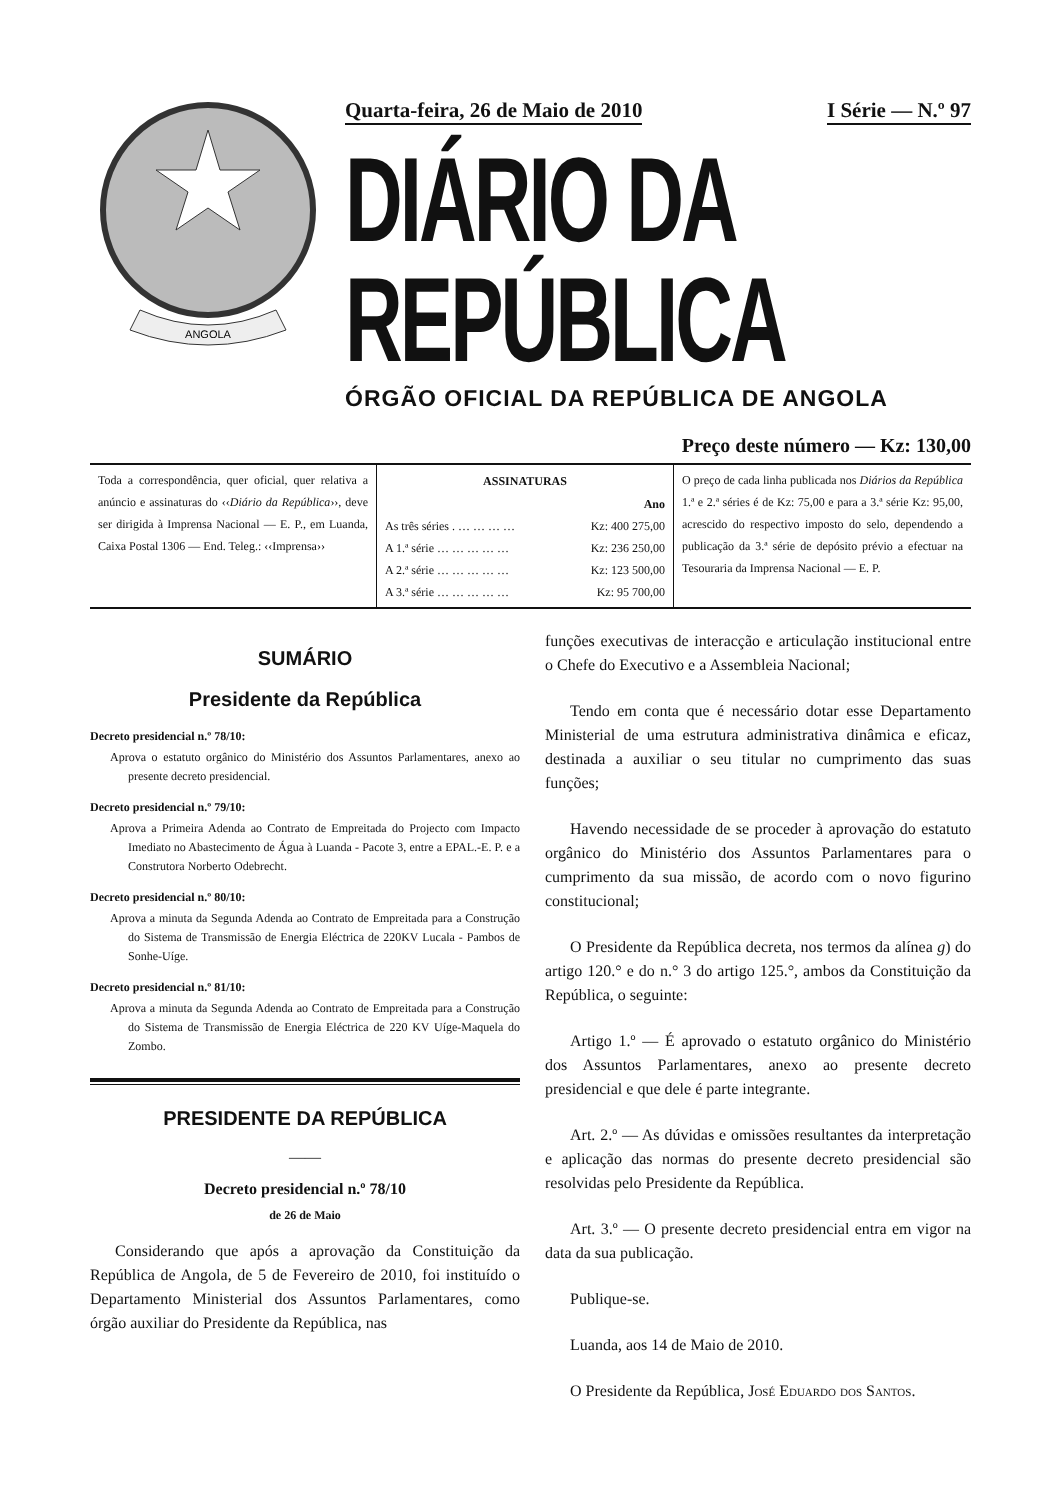ANGOLA
Quarta-feira, 26 de Maio de 2010 I Série — N.º 97
DIÁRIO DA REPÚBLICA
ÓRGÃO OFICIAL DA REPÚBLICA DE ANGOLA
Preço deste número — Kz: 130,00
Toda a correspondência, quer oficial, quer relativa a anúncio e assinaturas do ‹‹Diário da República››, deve ser dirigida à Imprensa Nacional — E. P., em Luanda, Caixa Postal 1306 — End. Teleg.: ‹‹Imprensa››
| ASSINATURAS | |
| --- | --- |
| | Ano |
| As três séries . … … … … | Kz: 400 275,00 |
| A 1.ª série … … … … … | Kz: 236 250,00 |
| A 2.ª série … … … … … | Kz: 123 500,00 |
| A 3.ª série … … … … … | Kz: 95 700,00 |
O preço de cada linha publicada nos Diários da República 1.ª e 2.ª séries é de Kz: 75,00 e para a 3.ª série Kz: 95,00, acrescido do respectivo imposto do selo, dependendo a publicação da 3.ª série de depósito prévio a efectuar na Tesouraria da Imprensa Nacional — E. P.
SUMÁRIO
Presidente da República
Decreto presidencial n.º 78/10:
Aprova o estatuto orgânico do Ministério dos Assuntos Parlamentares, anexo ao presente decreto presidencial.
Decreto presidencial n.º 79/10:
Aprova a Primeira Adenda ao Contrato de Empreitada do Projecto com Impacto Imediato no Abastecimento de Água à Luanda - Pacote 3, entre a EPAL.-E. P. e a Construtora Norberto Odebrecht.
Decreto presidencial n.º 80/10:
Aprova a minuta da Segunda Adenda ao Contrato de Empreitada para a Construção do Sistema de Transmissão de Energia Eléctrica de 220KV Lucala - Pambos de Sonhe-Uíge.
Decreto presidencial n.º 81/10:
Aprova a minuta da Segunda Adenda ao Contrato de Empreitada para a Construção do Sistema de Transmissão de Energia Eléctrica de 220 KV Uíge-Maquela do Zombo.
PRESIDENTE DA REPÚBLICA
——
Decreto presidencial n.º 78/10
de 26 de Maio
Considerando que após a aprovação da Constituição da República de Angola, de 5 de Fevereiro de 2010, foi instituído o Departamento Ministerial dos Assuntos Parlamentares, como órgão auxiliar do Presidente da República, nas
funções executivas de interacção e articulação institucional entre o Chefe do Executivo e a Assembleia Nacional;
Tendo em conta que é necessário dotar esse Departamento Ministerial de uma estrutura administrativa dinâmica e eficaz, destinada a auxiliar o seu titular no cumprimento das suas funções;
Havendo necessidade de se proceder à aprovação do estatuto orgânico do Ministério dos Assuntos Parlamentares para o cumprimento da sua missão, de acordo com o novo figurino constitucional;
O Presidente da República decreta, nos termos da alínea g) do artigo 120.° e do n.° 3 do artigo 125.°, ambos da Constituição da República, o seguinte:
Artigo 1.º — É aprovado o estatuto orgânico do Ministério dos Assuntos Parlamentares, anexo ao presente decreto presidencial e que dele é parte integrante.
Art. 2.º — As dúvidas e omissões resultantes da interpretação e aplicação das normas do presente decreto presidencial são resolvidas pelo Presidente da República.
Art. 3.º — O presente decreto presidencial entra em vigor na data da sua publicação.
Publique-se.
Luanda, aos 14 de Maio de 2010.
O Presidente da República, José Eduardo dos Santos.